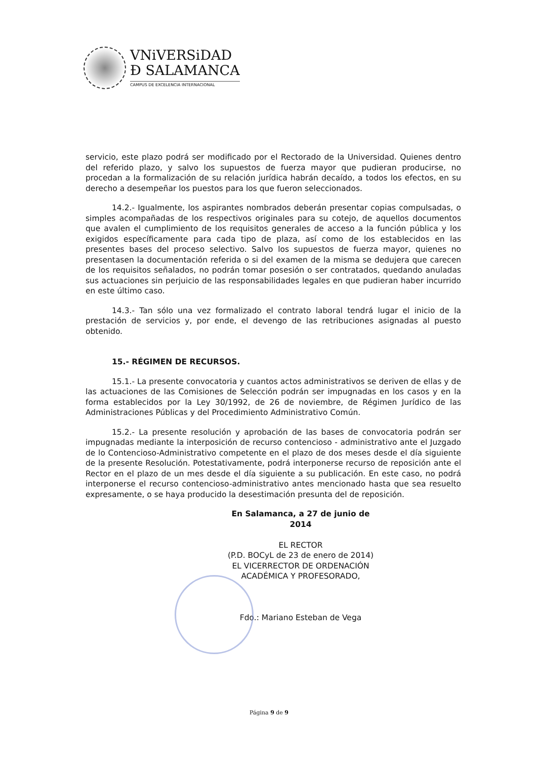VNiVERSiDAD
Ð SALAMANCA
CAMPUS DE EXCELENCIA INTERNACIONAL
servicio, este plazo podrá ser modificado por el Rectorado de la Universidad. Quienes dentro del referido plazo, y salvo los supuestos de fuerza mayor que pudieran producirse, no procedan a la formalización de su relación jurídica habrán decaído, a todos los efectos, en su derecho a desempeñar los puestos para los que fueron seleccionados.
14.2.- Igualmente, los aspirantes nombrados deberán presentar copias compulsadas, o simples acompañadas de los respectivos originales para su cotejo, de aquellos documentos que avalen el cumplimiento de los requisitos generales de acceso a la función pública y los exigidos específicamente para cada tipo de plaza, así como de los establecidos en las presentes bases del proceso selectivo. Salvo los supuestos de fuerza mayor, quienes no presentasen la documentación referida o si del examen de la misma se dedujera que carecen de los requisitos señalados, no podrán tomar posesión o ser contratados, quedando anuladas sus actuaciones sin perjuicio de las responsabilidades legales en que pudieran haber incurrido en este último caso.
14.3.- Tan sólo una vez formalizado el contrato laboral tendrá lugar el inicio de la prestación de servicios y, por ende, el devengo de las retribuciones asignadas al puesto obtenido.
15.- RÉGIMEN DE RECURSOS.
15.1.- La presente convocatoria y cuantos actos administrativos se deriven de ellas y de las actuaciones de las Comisiones de Selección podrán ser impugnadas en los casos y en la forma establecidos por la Ley 30/1992, de 26 de noviembre, de Régimen Jurídico de las Administraciones Públicas y del Procedimiento Administrativo Común.
15.2.- La presente resolución y aprobación de las bases de convocatoria podrán ser impugnadas mediante la interposición de recurso contencioso - administrativo ante el Juzgado de lo Contencioso-Administrativo competente en el plazo de dos meses desde el día siguiente de la presente Resolución. Potestativamente, podrá interponerse recurso de reposición ante el Rector en el plazo de un mes desde el día siguiente a su publicación. En este caso, no podrá interponerse el recurso contencioso-administrativo antes mencionado hasta que sea resuelto expresamente, o se haya producido la desestimación presunta del de reposición.
En Salamanca, a 27 de junio de 2014
EL RECTOR
(P.D. BOCyL de 23 de enero de 2014)
EL VICERRECTOR DE ORDENACIÓN
ACADÉMICA Y PROFESORADO,
Fdo.: Mariano Esteban de Vega
Página 9 de 9